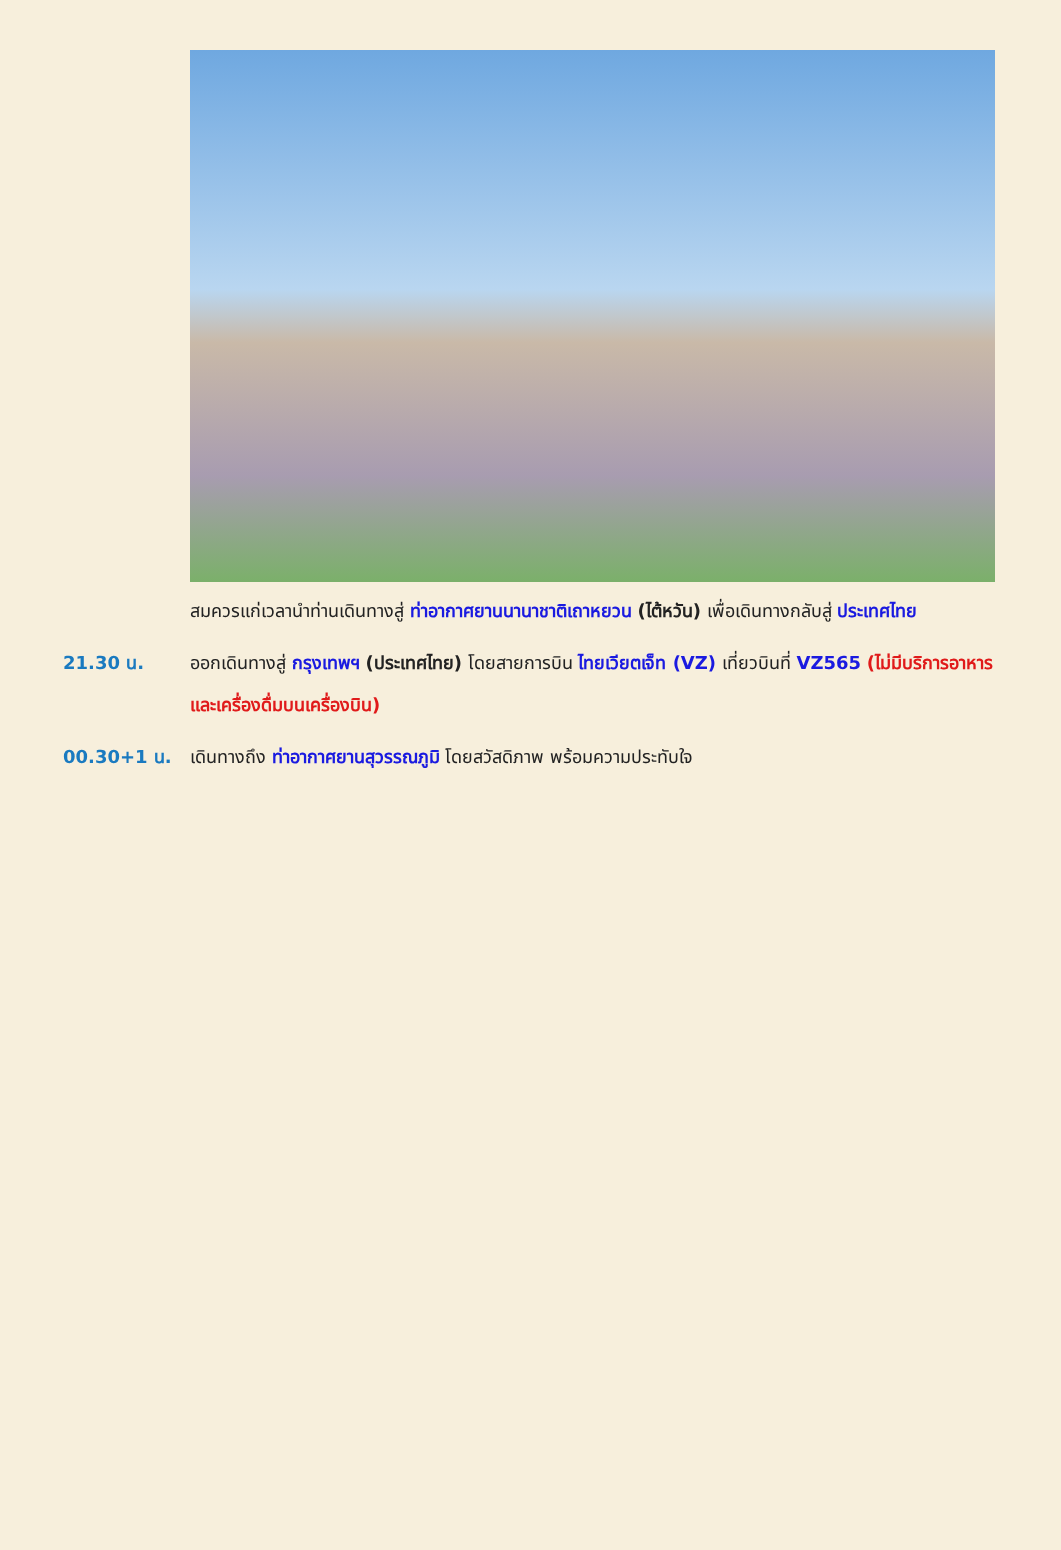สมควรแก่เวลานำท่านเดินทางสู่ ท่าอากาศยานนานาชาติเถาหยวน (ไต้หวัน) เพื่อเดินทางกลับสู่ ประเทศไทย
21.30 น. ออกเดินทางสู่ กรุงเทพฯ (ประเทศไทย) โดยสายการบิน ไทยเวียตเจ็ท (VZ) เที่ยวบินที่ VZ565 (ไม่มีบริการอาหารและเครื่องดื่มบนเครื่องบิน)
00.30+1 น. เดินทางถึง ท่าอากาศยานสุวรรณภูมิ โดยสวัสดิภาพ พร้อมความประทับใจ